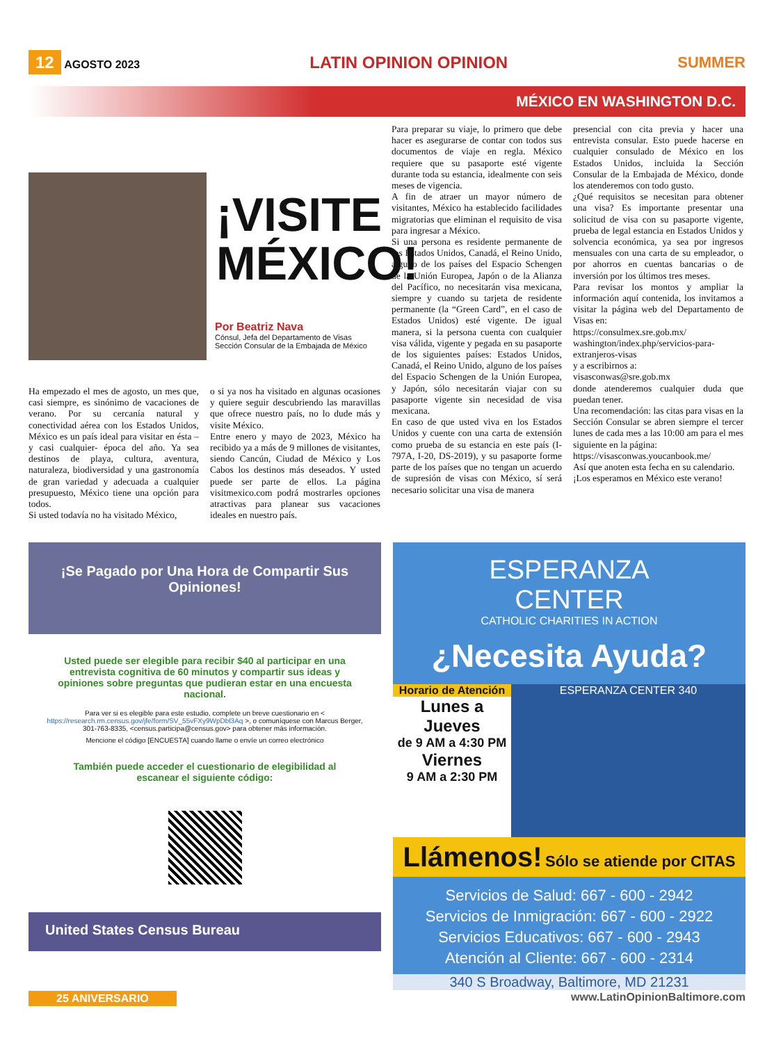12 AGOSTO 2023
LATIN OPINION OPINION SUMMER
MÉXICO EN WASHINGTON D.C.
¡VISITE
MÉXICO!
Por Beatriz Nava
Cónsul, Jefa del Departamento de Visas
Sección Consular de la Embajada de México
Para preparar su viaje, lo primero que debe hacer es asegurarse de contar con todos sus documentos de viaje en regla. México requiere que su pasaporte esté vigente durante toda su estancia, idealmente con seis meses de vigencia.
A fin de atraer un mayor número de visitantes, México ha establecido facilidades migratorias que eliminan el requisito de visa para ingresar a México.
Si una persona es residente permanente de los Estados Unidos, Canadá, el Reino Unido, alguno de los países del Espacio Schengen de la Unión Europea, Japón o de la Alianza del Pacífico, no necesitarán visa mexicana, siempre y cuando su tarjeta de residente permanente (la “Green Card”, en el caso de Estados Unidos) esté vigente. De igual manera, si la persona cuenta con cualquier visa válida, vigente y pegada en su pasaporte de los siguientes países: Estados Unidos, Canadá, el Reino Unido, alguno de los países del Espacio Schengen de la Unión Europea, y Japón, sólo necesitarán viajar con su pasaporte vigente sin necesidad de visa mexicana.
En caso de que usted viva en los Estados Unidos y cuente con una carta de extensión como prueba de su estancia en este país (I-797A, I-20, DS-2019), y su pasaporte forme parte de los países que no tengan un acuerdo de supresión de visas con México, sí será necesario solicitar una visa de manera
presencial con cita previa y hacer una entrevista consular. Esto puede hacerse en cualquier consulado de México en los Estados Unidos, incluida la Sección Consular de la Embajada de México, donde los atenderemos con todo gusto.
¿Qué requisitos se necesitan para obtener una visa? Es importante presentar una solicitud de visa con su pasaporte vigente, prueba de legal estancia en Estados Unidos y solvencia económica, ya sea por ingresos mensuales con una carta de su empleador, o por ahorros en cuentas bancarias o de inversión por los últimos tres meses.
Para revisar los montos y ampliar la información aquí contenida, los invitamos a visitar la página web del Departamento de Visas en:
https://consulmex.sre.gob.mx/ washington/index.php/servicios-para-extranjeros-visas
y a escribirnos a:
visasconwas@sre.gob.mx
donde atenderemos cualquier duda que puedan tener.
Una recomendación: las citas para visas en la Sección Consular se abren siempre el tercer lunes de cada mes a las 10:00 am para el mes siguiente en la página:
https://visasconwas.youcanbook.me/
Así que anoten esta fecha en su calendario.
¡Los esperamos en México este verano!
Ha empezado el mes de agosto, un mes que, casi siempre, es sinónimo de vacaciones de verano. Por su cercanía natural y conectividad aérea con los Estados Unidos, México es un país ideal para visitar en ésta –y casi cualquier- época del año. Ya sea destinos de playa, cultura, aventura, naturaleza, biodiversidad y una gastronomía de gran variedad y adecuada a cualquier presupuesto, México tiene una opción para todos.
Si usted todavía no ha visitado México,
o si ya nos ha visitado en algunas ocasiones y quiere seguir descubriendo las maravillas que ofrece nuestro país, no lo dude más y visite México.
Entre enero y mayo de 2023, México ha recibido ya a más de 9 millones de visitantes, siendo Cancún, Ciudad de México y Los Cabos los destinos más deseados. Y usted puede ser parte de ellos. La página visitmexico.com podrá mostrarles opciones atractivas para planear sus vacaciones ideales en nuestro país.
¡Se Pagado por Una Hora de Compartir Sus Opiniones!
Usted puede ser elegible para recibir $40 al participar en una entrevista cognitiva de 60 minutos y compartir sus ideas y opiniones sobre preguntas que pudieran estar en una encuesta nacional.
Para ver si es elegible para este estudio, complete un breve cuestionario en < https://research.rm.census.gov/jfe/form/SV_55vFXy9WpDbl3Aq >, o comuníquese con Marcus Berger, 301-763-8335, <census.participa@census.gov> para obtener más información.
Mencione el código [ENCUESTA] cuando llame o envíe un correo electrónico
También puede acceder el cuestionario de elegibilidad al escanear el siguiente código:
United States Census Bureau
ESPERANZA
CENTER
CATHOLIC CHARITIES IN ACTION
¿Necesita Ayuda?
Horario de Atención
Lunes a Jueves
de 9 AM a 4:30 PM
Viernes
9 AM a 2:30 PM
ESPERANZA CENTER 340
Llámenos! Sólo se atiende por CITAS
Servicios de Salud: 667 - 600 - 2942
Servicios de Inmigración: 667 - 600 - 2922
Servicios Educativos: 667 - 600 - 2943
Atención al Cliente: 667 - 600 - 2314
340 S Broadway, Baltimore, MD 21231
25 ANIVERSARIO www.LatinOpinionBaltimore.com